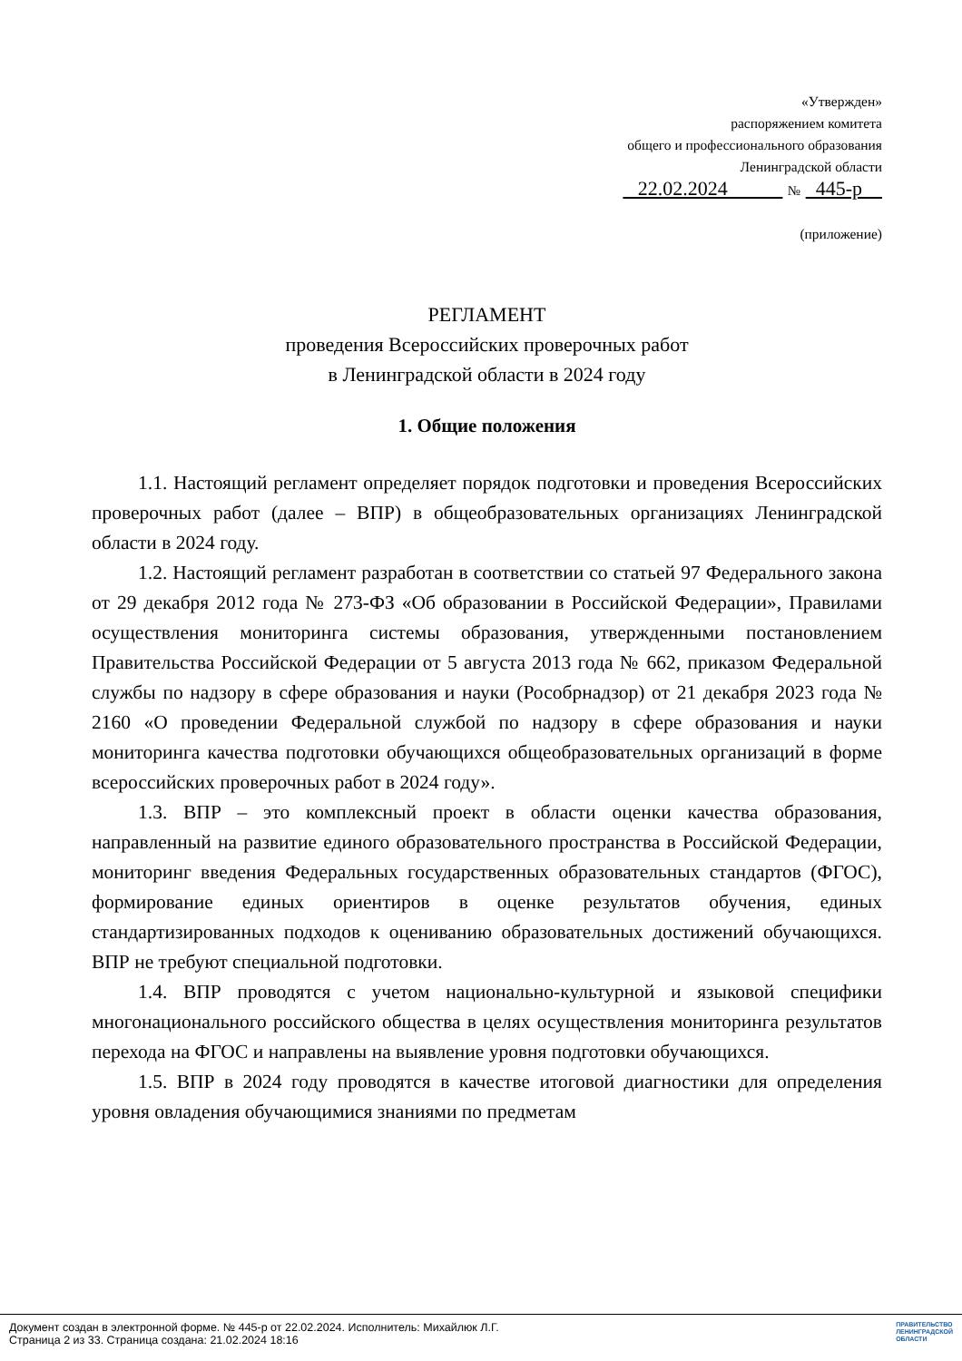«Утвержден»
распоряжением комитета
общего и профессионального образования
Ленинградской области
22.02.2024 № 445-р
(приложение)
РЕГЛАМЕНТ
проведения Всероссийских проверочных работ
в Ленинградской области в 2024 году
1. Общие положения
1.1. Настоящий регламент определяет порядок подготовки и проведения Всероссийских проверочных работ (далее – ВПР) в общеобразовательных организациях Ленинградской области в 2024 году.
1.2. Настоящий регламент разработан в соответствии со статьей 97 Федерального закона от 29 декабря 2012 года № 273-ФЗ «Об образовании в Российской Федерации», Правилами осуществления мониторинга системы образования, утвержденными постановлением Правительства Российской Федерации от 5 августа 2013 года № 662, приказом Федеральной службы по надзору в сфере образования и науки (Рособрнадзор) от 21 декабря 2023 года № 2160 «О проведении Федеральной службой по надзору в сфере образования и науки мониторинга качества подготовки обучающихся общеобразовательных организаций в форме всероссийских проверочных работ в 2024 году».
1.3. ВПР – это комплексный проект в области оценки качества образования, направленный на развитие единого образовательного пространства в Российской Федерации, мониторинг введения Федеральных государственных образовательных стандартов (ФГОС), формирование единых ориентиров в оценке результатов обучения, единых стандартизированных подходов к оцениванию образовательных достижений обучающихся. ВПР не требуют специальной подготовки.
1.4. ВПР проводятся с учетом национально-культурной и языковой специфики многонационального российского общества в целях осуществления мониторинга результатов перехода на ФГОС и направлены на выявление уровня подготовки обучающихся.
1.5. ВПР в 2024 году проводятся в качестве итоговой диагностики для определения уровня овладения обучающимися знаниями по предметам
Документ создан в электронной форме. № 445-р от 22.02.2024. Исполнитель: Михайлюк Л.Г.
Страница 2 из 33. Страница создана: 21.02.2024 18:16
ПРАВИТЕЛЬСТВО
ЛЕНИНГРАДСКОЙ
ОБЛАСТИ